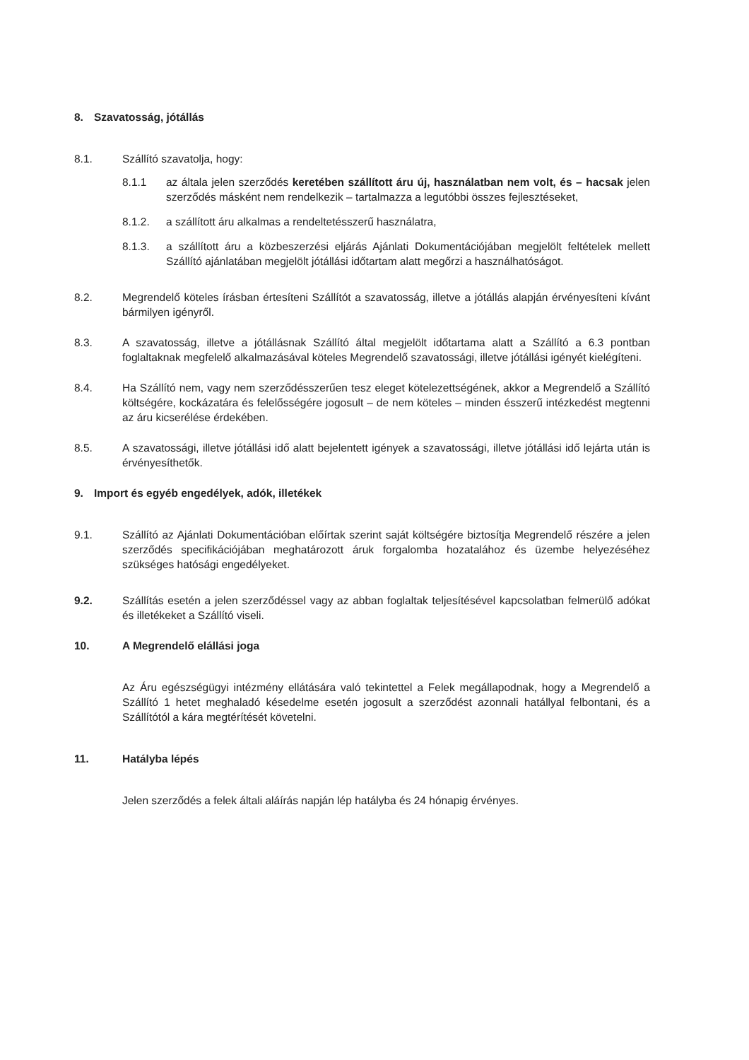8. Szavatosság, jótállás
8.1. Szállító szavatolja, hogy:
8.1.1 az általa jelen szerződés keretében szállított áru új, használatban nem volt, és – hacsak jelen szerződés másként nem rendelkezik – tartalmazza a legutóbbi összes fejlesztéseket,
8.1.2. a szállított áru alkalmas a rendeltetésszerű használatra,
8.1.3. a szállított áru a közbeszerzési eljárás Ajánlati Dokumentációjában megjelölt feltételek mellett Szállító ajánlatában megjelölt jótállási időtartam alatt megőrzi a használhatóságot.
8.2. Megrendelő köteles írásban értesíteni Szállítót a szavatosság, illetve a jótállás alapján érvényesíteni kívánt bármilyen igényről.
8.3. A szavatosság, illetve a jótállásnak Szállító által megjelölt időtartama alatt a Szállító a 6.3 pontban foglaltaknak megfelelő alkalmazásával köteles Megrendelő szavatossági, illetve jótállási igényét kielégíteni.
8.4. Ha Szállító nem, vagy nem szerződésszerűen tesz eleget kötelezettségének, akkor a Megrendelő a Szállító költségére, kockázatára és felelősségére jogosult – de nem köteles – minden ésszerű intézkedést megtenni az áru kicserélése érdekében.
8.5. A szavatossági, illetve jótállási idő alatt bejelentett igények a szavatossági, illetve jótállási idő lejárta után is érvényesíthetők.
9. Import és egyéb engedélyek, adók, illetékek
9.1. Szállító az Ajánlati Dokumentációban előírtak szerint saját költségére biztosítja Megrendelő részére a jelen szerződés specifikációjában meghatározott áruk forgalomba hozatalához és üzembe helyezéséhez szükséges hatósági engedélyeket.
9.2. Szállítás esetén a jelen szerződéssel vagy az abban foglaltak teljesítésével kapcsolatban felmerülő adókat és illetékeket a Szállító viseli.
10. A Megrendelő elállási joga
Az Áru egészségügyi intézmény ellátására való tekintettel a Felek megállapodnak, hogy a Megrendelő a Szállító 1 hetet meghaladó késedelme esetén jogosult a szerződést azonnali hatállyal felbontani, és a Szállítótól a kára megtérítését követelni.
11. Hatályba lépés
Jelen szerződés a felek általi aláírás napján lép hatályba és 24 hónapig érvényes.